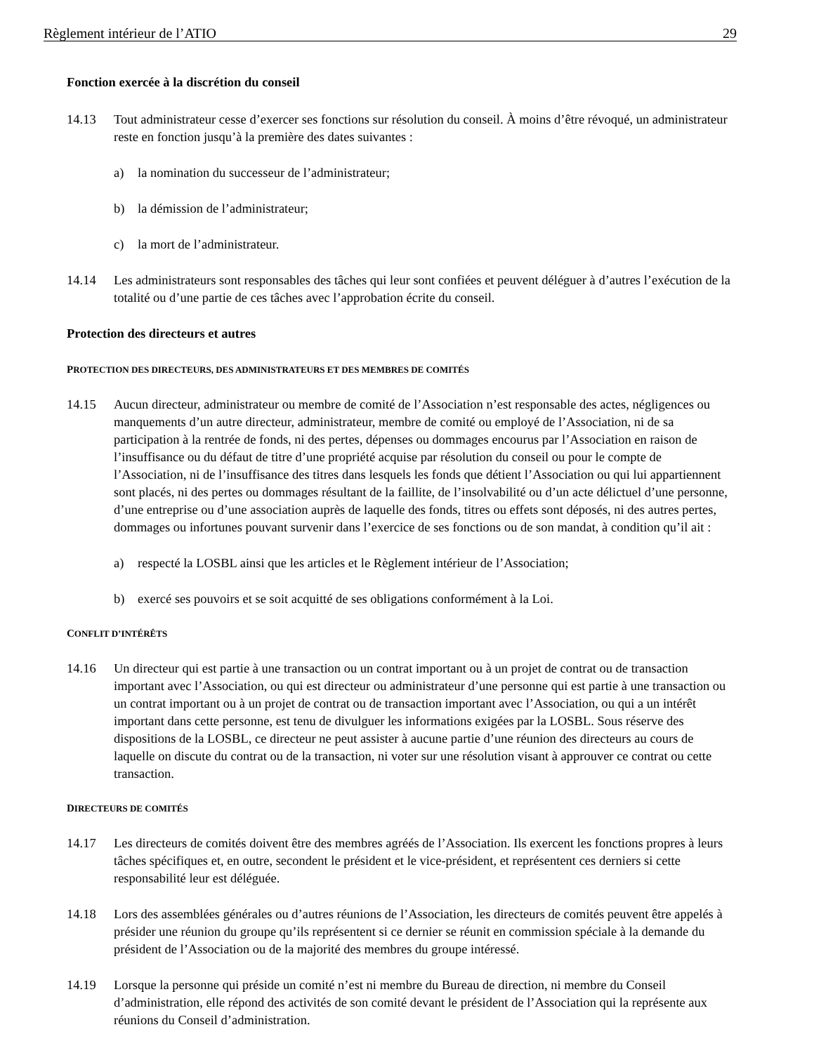Règlement intérieur de l’ATIO 29
Fonction exercée à la discrétion du conseil
14.13 Tout administrateur cesse d’exercer ses fonctions sur résolution du conseil. À moins d’être révoqué, un administrateur reste en fonction jusqu’à la première des dates suivantes :
a) la nomination du successeur de l’administrateur;
b) la démission de l’administrateur;
c) la mort de l’administrateur.
14.14 Les administrateurs sont responsables des tâches qui leur sont confiées et peuvent déléguer à d’autres l’exécution de la totalité ou d’une partie de ces tâches avec l’approbation écrite du conseil.
Protection des directeurs et autres
PROTECTION DES DIRECTEURS, DES ADMINISTRATEURS ET DES MEMBRES DE COMITÉS
14.15 Aucun directeur, administrateur ou membre de comité de l’Association n’est responsable des actes, négligences ou manquements d’un autre directeur, administrateur, membre de comité ou employé de l’Association, ni de sa participation à la rentrée de fonds, ni des pertes, dépenses ou dommages encourus par l’Association en raison de l’insuffisance ou du défaut de titre d’une propriété acquise par résolution du conseil ou pour le compte de l’Association, ni de l’insuffisance des titres dans lesquels les fonds que détient l’Association ou qui lui appartiennent sont placés, ni des pertes ou dommages résultant de la faillite, de l’insolvabilité ou d’un acte délictuel d’une personne, d’une entreprise ou d’une association auprès de laquelle des fonds, titres ou effets sont déposés, ni des autres pertes, dommages ou infortunes pouvant survenir dans l’exercice de ses fonctions ou de son mandat, à condition qu’il ait :
a) respecté la LOSBL ainsi que les articles et le Règlement intérieur de l’Association;
b) exercé ses pouvoirs et se soit acquitté de ses obligations conformément à la Loi.
CONFLIT D’INTÉRÊTS
14.16 Un directeur qui est partie à une transaction ou un contrat important ou à un projet de contrat ou de transaction important avec l’Association, ou qui est directeur ou administrateur d’une personne qui est partie à une transaction ou un contrat important ou à un projet de contrat ou de transaction important avec l’Association, ou qui a un intérêt important dans cette personne, est tenu de divulguer les informations exigées par la LOSBL. Sous réserve des dispositions de la LOSBL, ce directeur ne peut assister à aucune partie d’une réunion des directeurs au cours de laquelle on discute du contrat ou de la transaction, ni voter sur une résolution visant à approuver ce contrat ou cette transaction.
DIRECTEURS DE COMITÉS
14.17 Les directeurs de comités doivent être des membres agréés de l’Association. Ils exercent les fonctions propres à leurs tâches spécifiques et, en outre, secondent le président et le vice-président, et représentent ces derniers si cette responsabilité leur est déléguée.
14.18 Lors des assemblées générales ou d’autres réunions de l’Association, les directeurs de comités peuvent être appelés à présider une réunion du groupe qu’ils représentent si ce dernier se réunit en commission spéciale à la demande du président de l’Association ou de la majorité des membres du groupe intéressé.
14.19 Lorsque la personne qui préside un comité n’est ni membre du Bureau de direction, ni membre du Conseil d’administration, elle répond des activités de son comité devant le président de l’Association qui la représente aux réunions du Conseil d’administration.